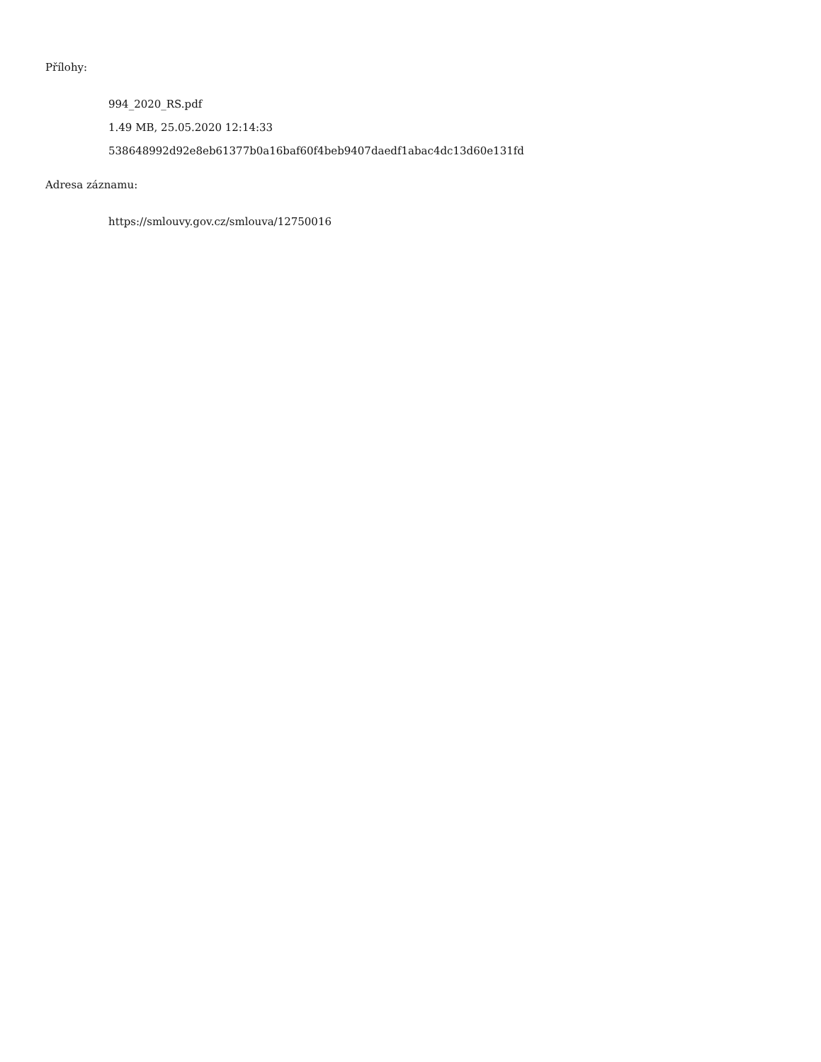Přílohy:
994_2020_RS.pdf
1.49 MB, 25.05.2020 12:14:33
538648992d92e8eb61377b0a16baf60f4beb9407daedf1abac4dc13d60e131fd
Adresa záznamu:
https://smlouvy.gov.cz/smlouva/12750016